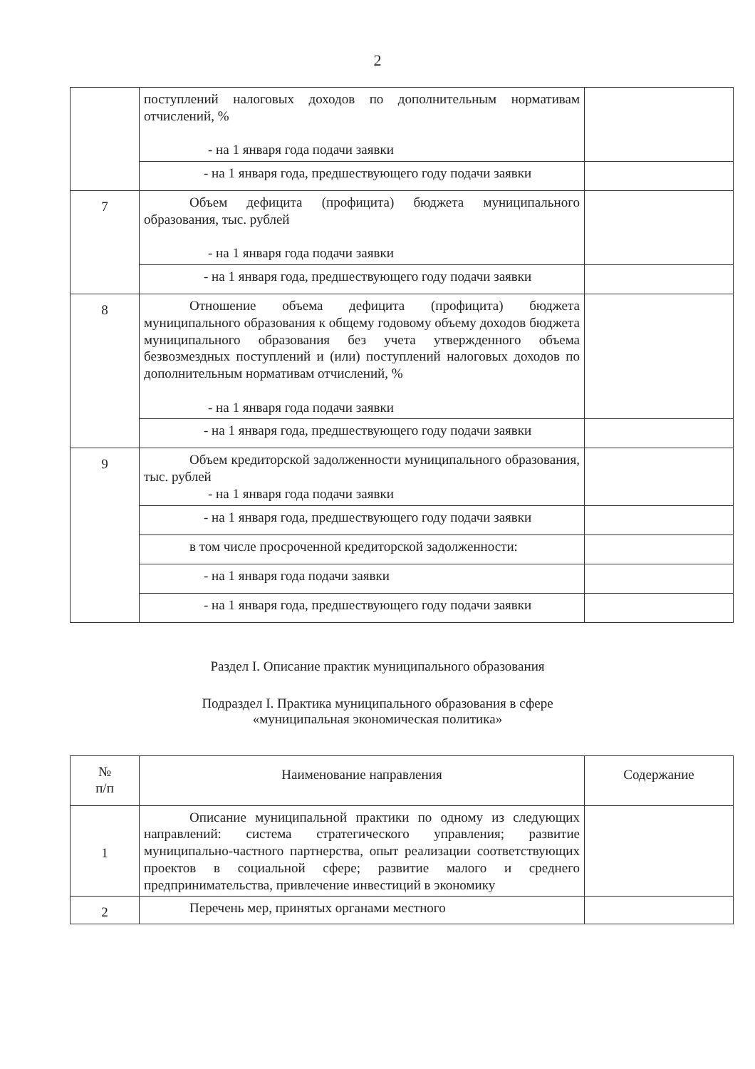2
| | поступлений налоговых доходов по дополнительным нормативам отчислений, % - на 1 января года подачи заявки | |
| | - на 1 января года, предшествующего году подачи заявки | |
| 7 | Объем дефицита (профицита) бюджета муниципального образования, тыс. рублей - на 1 января года подачи заявки | |
| | - на 1 января года, предшествующего году подачи заявки | |
| 8 | Отношение объема дефицита (профицита) бюджета муниципального образования к общему годовому объему доходов бюджета муниципального образования без учета утвержденного объема безвозмездных поступлений и (или) поступлений налоговых доходов по дополнительным нормативам отчислений, % - на 1 января года подачи заявки | |
| | - на 1 января года, предшествующего году подачи заявки | |
| 9 | Объем кредиторской задолженности муниципального образования, тыс. рублей - на 1 января года подачи заявки | |
| | - на 1 января года, предшествующего году подачи заявки | |
| | в том числе просроченной кредиторской задолженности: | |
| | - на 1 января года подачи заявки | |
| | - на 1 января года, предшествующего году подачи заявки | |
Раздел I. Описание практик муниципального образования
Подраздел I. Практика муниципального образования в сфере
«муниципальная экономическая политика»
| № п/п | Наименование направления | Содержание |
| 1 | Описание муниципальной практики по одному из следующих направлений: система стратегического управления; развитие муниципально-частного партнерства, опыт реализации соответствующих проектов в социальной сфере; развитие малого и среднего предпринимательства, привлечение инвестиций в экономику | |
| 2 | Перечень мер, принятых органами местного | |